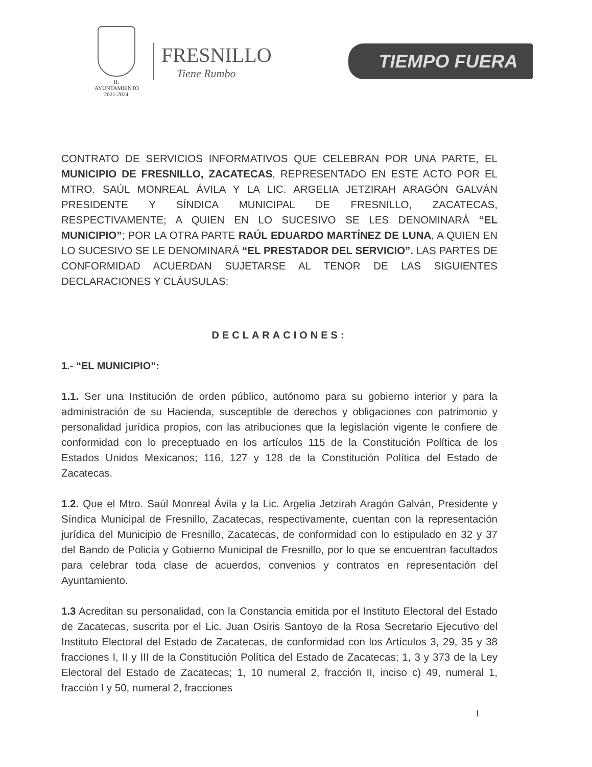H. AYUNTAMIENTO
2021-2024
FRESNILLO
Tiene Rumbo
TIEMPO FUERA
CONTRATO DE SERVICIOS INFORMATIVOS QUE CELEBRAN POR UNA PARTE, EL MUNICIPIO DE FRESNILLO, ZACATECAS, REPRESENTADO EN ESTE ACTO POR EL MTRO. SAÚL MONREAL ÁVILA Y LA LIC. ARGELIA JETZIRAH ARAGÓN GALVÁN PRESIDENTE Y SÍNDICA MUNICIPAL DE FRESNILLO, ZACATECAS, RESPECTIVAMENTE; A QUIEN EN LO SUCESIVO SE LES DENOMINARÁ “EL MUNICIPIO”; POR LA OTRA PARTE RAÚL EDUARDO MARTÍNEZ DE LUNA, A QUIEN EN LO SUCESIVO SE LE DENOMINARÁ “EL PRESTADOR DEL SERVICIO”. LAS PARTES DE CONFORMIDAD ACUERDAN SUJETARSE AL TENOR DE LAS SIGUIENTES DECLARACIONES Y CLÁUSULAS:
DECLARACIONES:
1.- “EL MUNICIPIO”:
1.1. Ser una Institución de orden público, autónomo para su gobierno interior y para la administración de su Hacienda, susceptible de derechos y obligaciones con patrimonio y personalidad jurídica propios, con las atribuciones que la legislación vigente le confiere de conformidad con lo preceptuado en los artículos 115 de la Constitución Política de los Estados Unidos Mexicanos; 116, 127 y 128 de la Constitución Política del Estado de Zacatecas.
1.2. Que el Mtro. Saúl Monreal Ávila y la Lic. Argelia Jetzirah Aragón Galván, Presidente y Síndica Municipal de Fresnillo, Zacatecas, respectivamente, cuentan con la representación jurídica del Municipio de Fresnillo, Zacatecas, de conformidad con lo estipulado en 32 y 37 del Bando de Policía y Gobierno Municipal de Fresnillo, por lo que se encuentran facultados para celebrar toda clase de acuerdos, convenios y contratos en representación del Ayuntamiento.
1.3 Acreditan su personalidad, con la Constancia emitida por el Instituto Electoral del Estado de Zacatecas, suscrita por el Lic. Juan Osiris Santoyo de la Rosa Secretario Ejecutivo del Instituto Electoral del Estado de Zacatecas, de conformidad con los Artículos 3, 29, 35 y 38 fracciones I, II y III de la Constitución Política del Estado de Zacatecas; 1, 3 y 373 de la Ley Electoral del Estado de Zacatecas; 1, 10 numeral 2, fracción II, inciso c) 49, numeral 1, fracción I y 50, numeral 2, fracciones
1